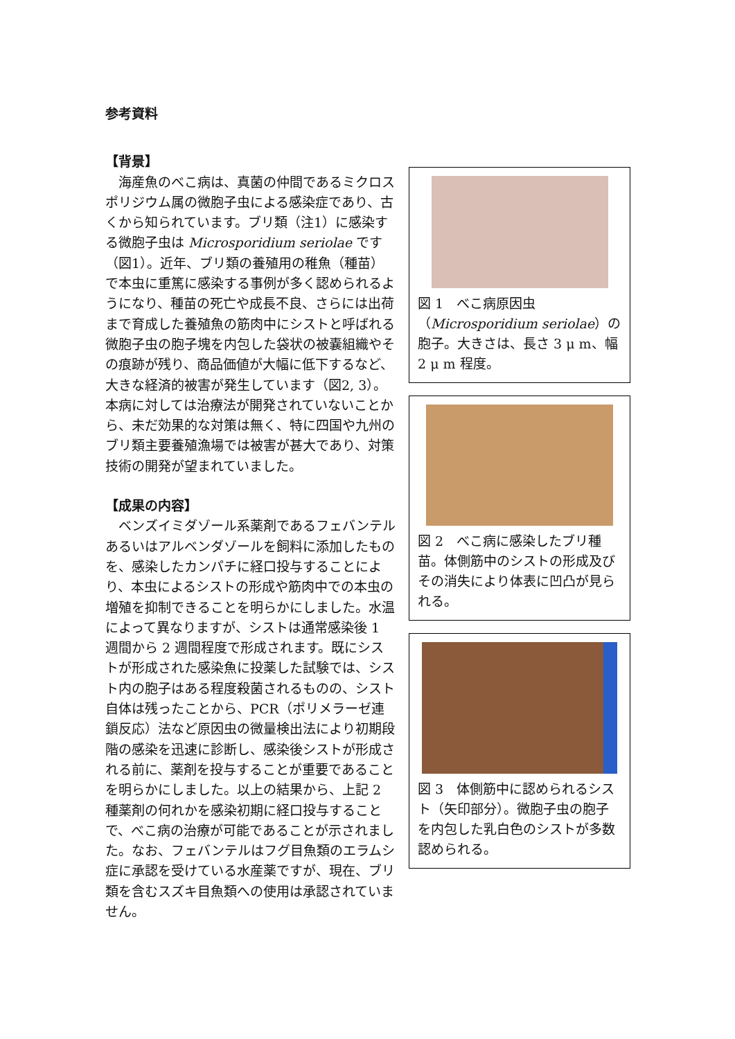参考資料
【背景】
　海産魚のべこ病は、真菌の仲間であるミクロスポリジウム属の微胞子虫による感染症であり、古くから知られています。ブリ類（注1）に感染する微胞子虫は Microsporidium seriolae です（図1）。近年、ブリ類の養殖用の稚魚（種苗）で本虫に重篤に感染する事例が多く認められるようになり、種苗の死亡や成長不良、さらには出荷まで育成した養殖魚の筋肉中にシストと呼ばれる微胞子虫の胞子塊を内包した袋状の被嚢組織やその痕跡が残り、商品価値が大幅に低下するなど、大きな経済的被害が発生しています（図2, 3）。本病に対しては治療法が開発されていないことから、未だ効果的な対策は無く、特に四国や九州のブリ類主要養殖漁場では被害が甚大であり、対策技術の開発が望まれていました。
【成果の内容】
　ベンズイミダゾール系薬剤であるフェバンテルあるいはアルベンダゾールを飼料に添加したものを、感染したカンパチに経口投与することにより、本虫によるシストの形成や筋肉中での本虫の増殖を抑制できることを明らかにしました。水温によって異なりますが、シストは通常感染後 1 週間から 2 週間程度で形成されます。既にシストが形成された感染魚に投薬した試験では、シスト内の胞子はある程度殺菌されるものの、シスト自体は残ったことから、PCR（ポリメラーゼ連鎖反応）法など原因虫の微量検出法により初期段階の感染を迅速に診断し、感染後シストが形成される前に、薬剤を投与することが重要であることを明らかにしました。以上の結果から、上記 2 種薬剤の何れかを感染初期に経口投与することで、べこ病の治療が可能であることが示されました。なお、フェバンテルはフグ目魚類のエラムシ症に承認を受けている水産薬ですが、現在、ブリ類を含むスズキ目魚類への使用は承認されていません。
図 1　べこ病原因虫（Microsporidium seriolae）の胞子。大きさは、長さ 3 μ m、幅 2 μ m 程度。
図 2　べこ病に感染したブリ種苗。体側筋中のシストの形成及びその消失により体表に凹凸が見られる。
図 3　体側筋中に認められるシスト（矢印部分）。微胞子虫の胞子を内包した乳白色のシストが多数認められる。